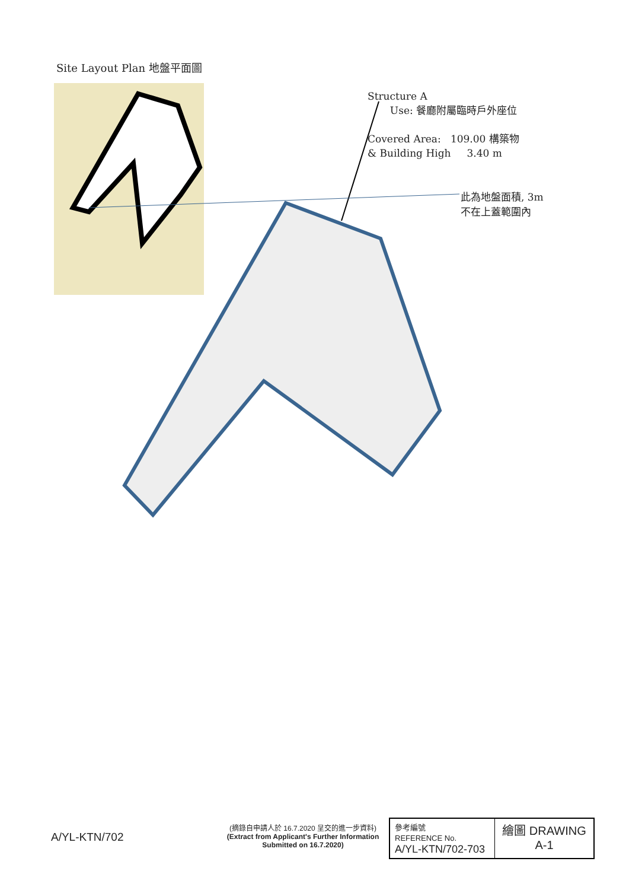Site Layout Plan 地盤平面圖
Structure A
Use: 餐廳附屬臨時戶外座位
Covered Area: 109.00 構築物
& Building High 3.40 m
此為地盤面積, 3m
不在上蓋範圍內
A/YL-KTN/702
(摘錄自申請人於 16.7.2020 呈交的進一步資料)
(Extract from Applicant's Further Information Submitted on 16.7.2020)
| 參考編號 REFERENCE No. A/YL-KTN/702-703 | 繪圖 DRAWING A-1 |